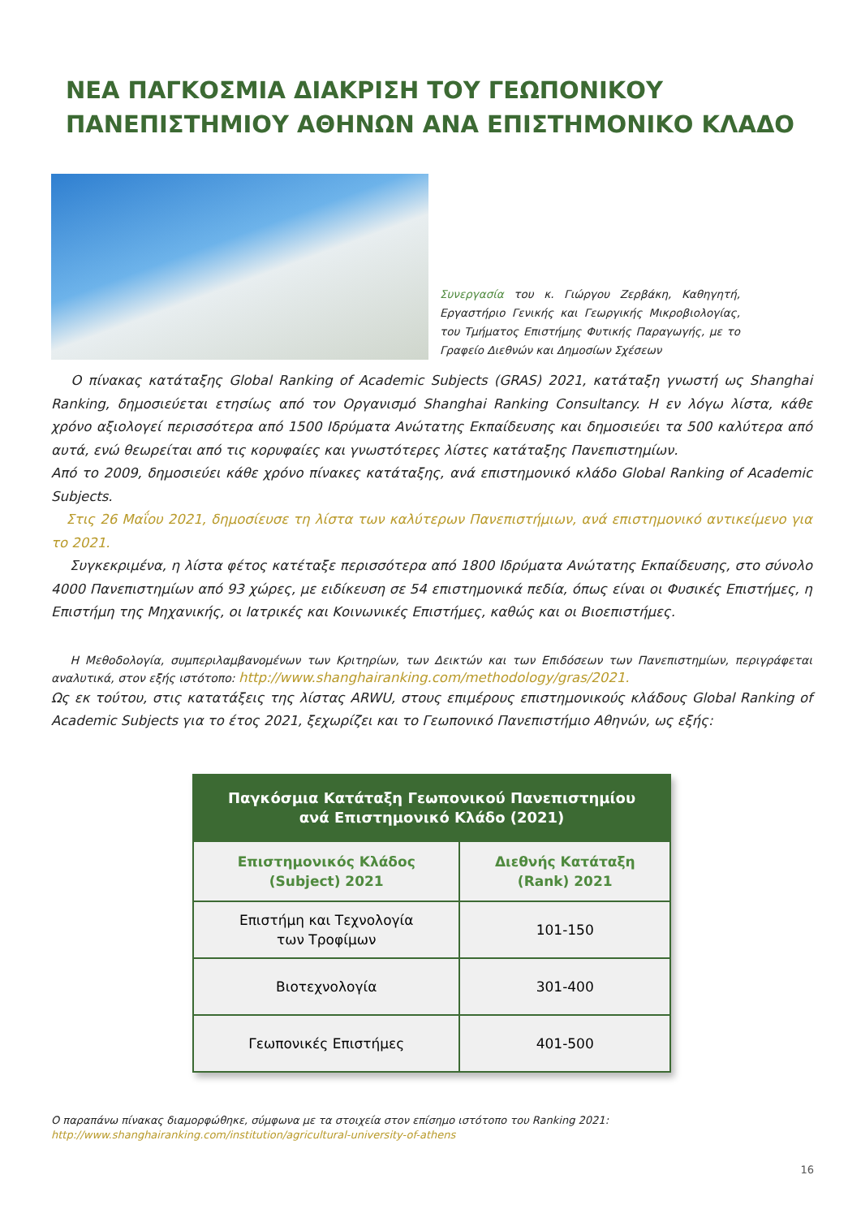ΝΕΑ ΠΑΓΚΟΣΜΙΑ ΔΙΑΚΡΙΣΗ ΤΟΥ ΓΕΩΠΟΝΙΚΟΥ ΠΑΝΕΠΙΣΤΗΜΙΟΥ ΑΘΗΝΩΝ ΑΝΑ ΕΠΙΣΤΗΜΟΝΙΚΟ ΚΛΑΔΟ
Συνεργασία του κ. Γιώργου Ζερβάκη, Καθηγητή, Εργαστήριο Γενικής και Γεωργικής Μικροβιολογίας, του Τμήματος Επιστήμης Φυτικής Παραγωγής, με το Γραφείο Διεθνών και Δημοσίων Σχέσεων
Ο πίνακας κατάταξης Global Ranking of Academic Subjects (GRAS) 2021, κατάταξη γνωστή ως Shanghai Ranking, δημοσιεύεται ετησίως από τον Οργανισμό Shanghai Ranking Consultancy. Η εν λόγω λίστα, κάθε χρόνο αξιολογεί περισσότερα από 1500 Ιδρύματα Ανώτατης Εκπαίδευσης και δημοσιεύει τα 500 καλύτερα από αυτά, ενώ θεωρείται από τις κορυφαίες και γνωστότερες λίστες κατάταξης Πανεπιστημίων.
Από το 2009, δημοσιεύει κάθε χρόνο πίνακες κατάταξης, ανά επιστημονικό κλάδο Global Ranking of Academic Subjects.
Στις 26 Μαΐου 2021, δημοσίευσε τη λίστα των καλύτερων Πανεπιστήμιων, ανά επιστημονικό αντικείμενο για το 2021.
Συγκεκριμένα, η λίστα φέτος κατέταξε περισσότερα από 1800 Ιδρύματα Ανώτατης Εκπαίδευσης, στο σύνολο 4000 Πανεπιστημίων από 93 χώρες, με ειδίκευση σε 54 επιστημονικά πεδία, όπως είναι οι Φυσικές Επιστήμες, η Επιστήμη της Μηχανικής, οι Ιατρικές και Κοινωνικές Επιστήμες, καθώς και οι Βιοεπιστήμες.
Η Μεθοδολογία, συμπεριλαμβανομένων των Κριτηρίων, των Δεικτών και των Επιδόσεων των Πανεπιστημίων, περιγράφεται αναλυτικά, στον εξής ιστότοπο: http://www.shanghairanking.com/methodology/gras/2021.
Ως εκ τούτου, στις κατατάξεις της λίστας ARWU, στους επιμέρους επιστημονικούς κλάδους Global Ranking of Academic Subjects για το έτος 2021, ξεχωρίζει και το Γεωπονικό Πανεπιστήμιο Αθηνών, ως εξής:
| Παγκόσμια Κατάταξη Γεωπονικού Πανεπιστημίου ανά Επιστημονικό Κλάδο (2021) | |
| --- | --- |
| Επιστημονικός Κλάδος (Subject) 2021 | Διεθνής Κατάταξη (Rank) 2021 |
| Επιστήμη και Τεχνολογία των Τροφίμων | 101-150 |
| Βιοτεχνολογία | 301-400 |
| Γεωπονικές Επιστήμες | 401-500 |
Ο παραπάνω πίνακας διαμορφώθηκε, σύμφωνα με τα στοιχεία στον επίσημο ιστότοπο του Ranking 2021:
http://www.shanghairanking.com/institution/agricultural-university-of-athens
16